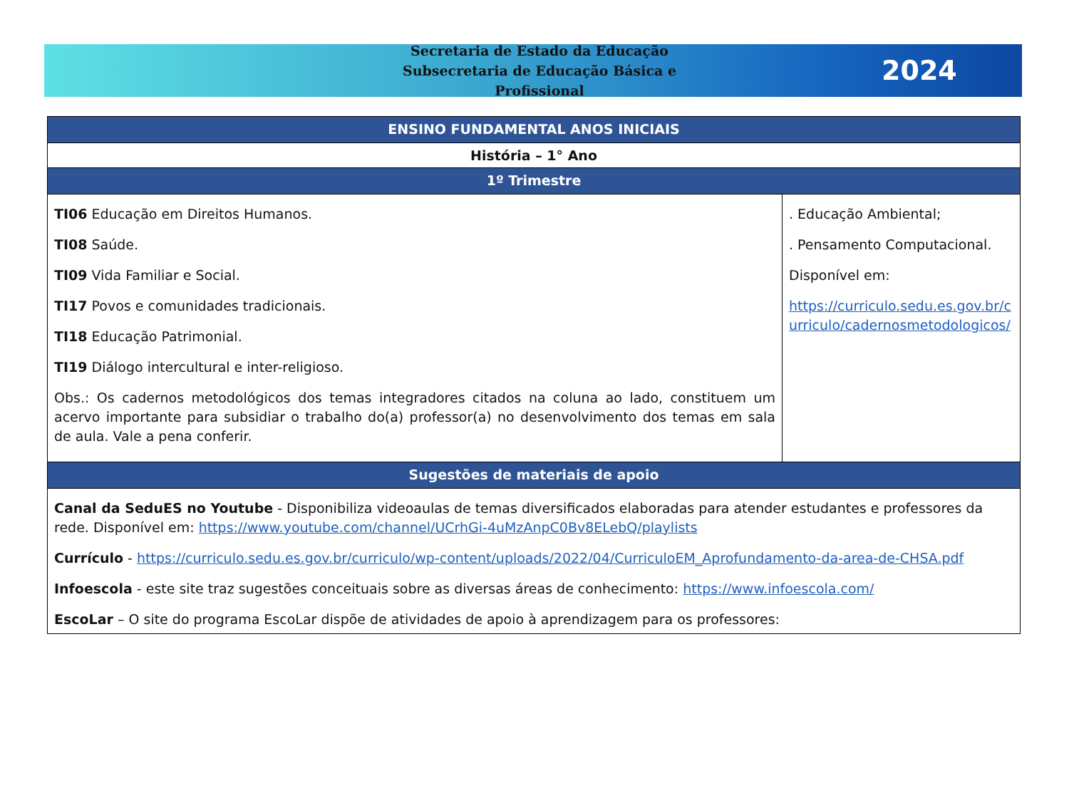Secretaria de Estado da Educação
Subsecretaria de Educação Básica e Profissional
2024
| ENSINO FUNDAMENTAL ANOS INICIAIS | |
| --- | --- |
| História – 1° Ano | |
| 1º Trimestre | |
| TI06 Educação em Direitos Humanos. TI08 Saúde. TI09 Vida Familiar e Social. TI17 Povos e comunidades tradicionais. TI18 Educação Patrimonial. TI19 Diálogo intercultural e inter-religioso. Obs.: Os cadernos metodológicos dos temas integradores citados na coluna ao lado, constituem um acervo importante para subsidiar o trabalho do(a) professor(a) no desenvolvimento dos temas em sala de aula. Vale a pena conferir. | . Educação Ambiental; . Pensamento Computacional. Disponível em: https://curriculo.sedu.es.gov.br/curriculo/cadernosmetodologicos/ |
| Sugestões de materiais de apoio | |
| Canal da SeduES no Youtube - Disponibiliza videoaulas de temas diversificados elaboradas para atender estudantes e professores da rede. Disponível em: https://www.youtube.com/channel/UCrhGi-4uMzAnpC0Bv8ELebQ/playlists Currículo - https://curriculo.sedu.es.gov.br/curriculo/wp-content/uploads/2022/04/CurriculoEM_Aprofundamento-da-area-de-CHSA.pdf Infoescola - este site traz sugestões conceituais sobre as diversas áreas de conhecimento: https://www.infoescola.com/ EscoLar – O site do programa EscoLar dispõe de atividades de apoio à aprendizagem para os professores: | |